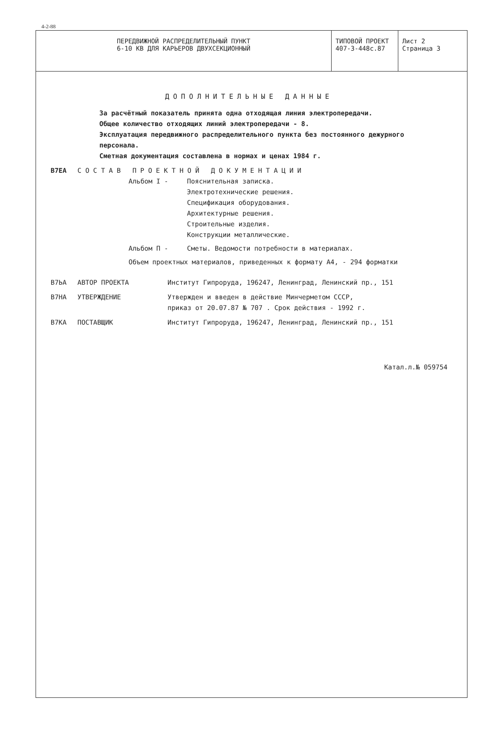4-2-88
| ПЕРЕДВИЖНОЙ РАСПРЕДЕЛИТЕЛЬНЫЙ ПУНКТ 6-10 КВ ДЛЯ КАРЬЕРОВ ДВУХСЕКЦИОННЫЙ | ТИПОВОЙ ПРОЕКТ 407-3-448с.87 | Лист 2 Страница 3 |
ДОПОЛНИТЕЛЬНЫЕ ДАННЫЕ
За расчётный показатель принята одна отходящая линия электропередачи.
Общее количество отходящих линий электропередачи - 8.
Эксплуатация передвижного распределительного пункта без постоянного дежурного персонала.
Сметная документация составлена в нормах и ценах 1984 г.
B7EA СОСТАВ ПРОЕКТНОЙ ДОКУМЕНТАЦИИ
Альбом I - Пояснительная записка.
Электротехнические решения.
Спецификация оборудования.
Архитектурные решения.
Строительные изделия.
Конструкции металлические.
Альбом П - Сметы. Ведомости потребности в материалах.
Объем проектных материалов, приведенных к формату А4, - 294 форматки
B7ЬA АВТОР ПРОЕКТА Институт Гипроруда, 196247, Ленинград, Ленинский пр., 151
B7HA УТВЕРЖДЕНИЕ Утвержден и введен в действие Минчерметом СССР,
приказ от 20.07.87 № 707 . Срок действия - 1992 г.
B7KA ПОСТАВЩИК Институт Гипроруда, 196247, Ленинград, Ленинский пр., 151
Катал.л.№ 059754